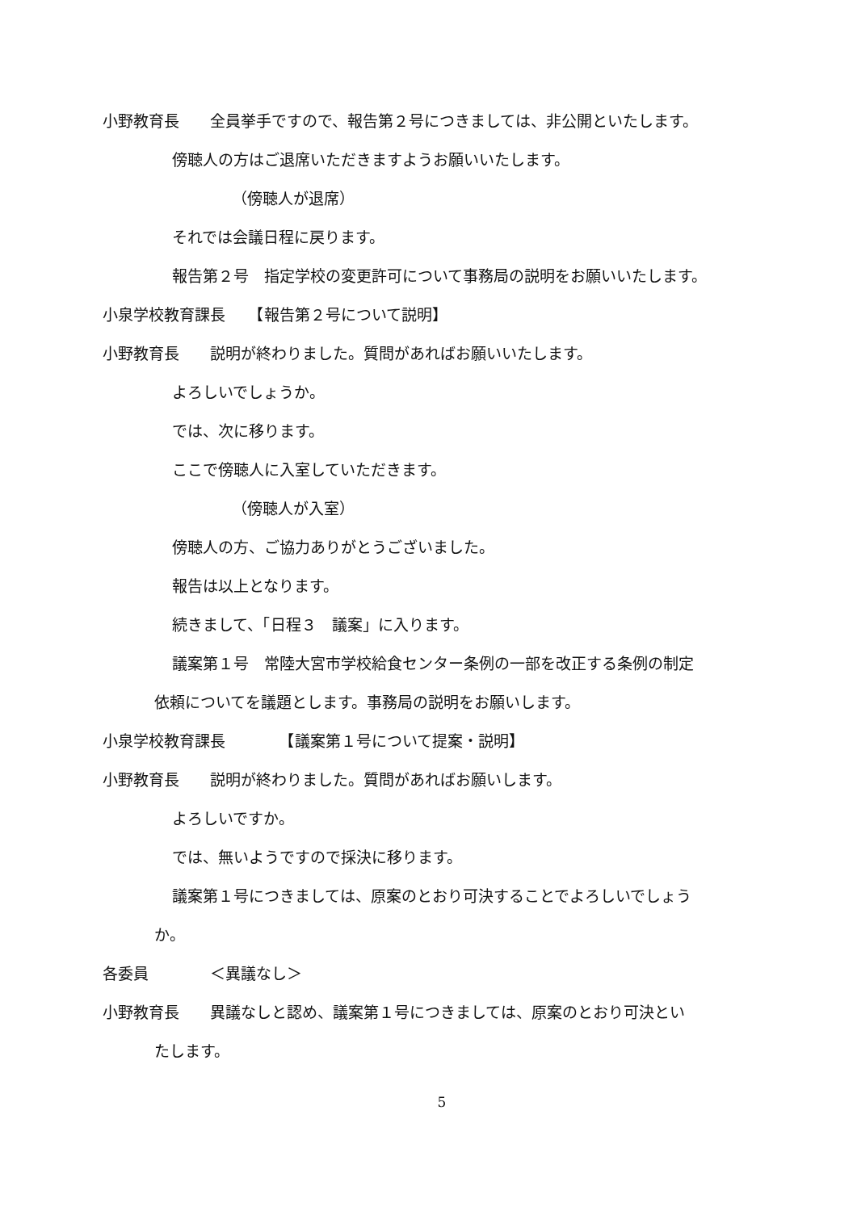小野教育長　　全員挙手ですので、報告第２号につきましては、非公開といたします。
傍聴人の方はご退席いただきますようお願いいたします。
（傍聴人が退席）
それでは会議日程に戻ります。
報告第２号　指定学校の変更許可について事務局の説明をお願いいたします。
小泉学校教育課長　　【報告第２号について説明】
小野教育長　　説明が終わりました。質問があればお願いいたします。
よろしいでしょうか。
では、次に移ります。
ここで傍聴人に入室していただきます。
（傍聴人が入室）
傍聴人の方、ご協力ありがとうございました。
報告は以上となります。
続きまして、「日程３　議案」に入ります。
議案第１号　常陸大宮市学校給食センター条例の一部を改正する条例の制定
依頼についてを議題とします。事務局の説明をお願いします。
小泉学校教育課長　　　　【議案第１号について提案・説明】
小野教育長　　説明が終わりました。質問があればお願いします。
よろしいですか。
では、無いようですので採決に移ります。
議案第１号につきましては、原案のとおり可決することでよろしいでしょう
か。
各委員　　　　＜異議なし＞
小野教育長　　異議なしと認め、議案第１号につきましては、原案のとおり可決とい
たします。
5